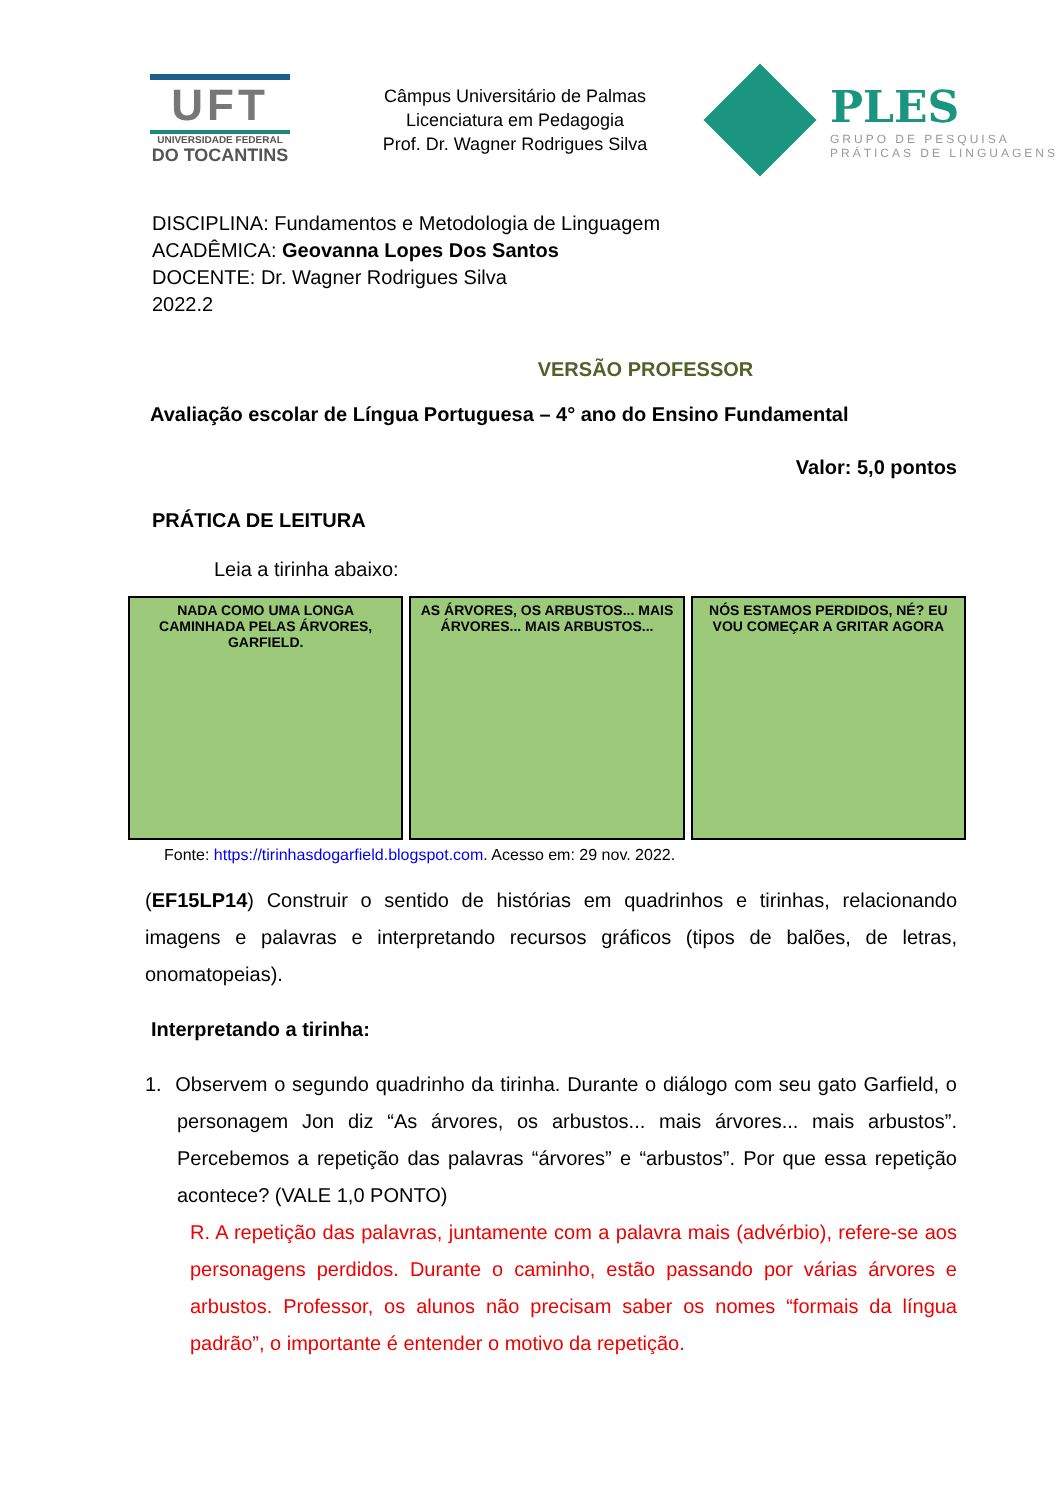UFT
UNIVERSIDADE FEDERAL
DO TOCANTINS
Câmpus Universitário de Palmas
Licenciatura em Pedagogia
Prof. Dr. Wagner Rodrigues Silva
PLES
GRUPO DE PESQUISA
PRÁTICAS DE LINGUAGENS
DISCIPLINA: Fundamentos e Metodologia de Linguagem
ACADÊMICA: Geovanna Lopes Dos Santos
DOCENTE: Dr. Wagner Rodrigues Silva
2022.2
VERSÃO PROFESSOR
Avaliação escolar de Língua Portuguesa – 4° ano do Ensino Fundamental
Valor: 5,0 pontos
PRÁTICA DE LEITURA
Leia a tirinha abaixo:
NADA COMO UMA LONGA CAMINHADA PELAS ÁRVORES, GARFIELD.
AS ÁRVORES, OS ARBUSTOS... MAIS ÁRVORES... MAIS ARBUSTOS...
NÓS ESTAMOS PERDIDOS, NÉ? EU VOU COMEÇAR A GRITAR AGORA
Fonte: https://tirinhasdogarfield.blogspot.com. Acesso em: 29 nov. 2022.
(EF15LP14) Construir o sentido de histórias em quadrinhos e tirinhas, relacionando imagens e palavras e interpretando recursos gráficos (tipos de balões, de letras, onomatopeias).
Interpretando a tirinha:
1. Observem o segundo quadrinho da tirinha. Durante o diálogo com seu gato Garfield, o personagem Jon diz “As árvores, os arbustos... mais árvores... mais arbustos”. Percebemos a repetição das palavras “árvores” e “arbustos”. Por que essa repetição acontece? (VALE 1,0 PONTO)
R. A repetição das palavras, juntamente com a palavra mais (advérbio), refere-se aos personagens perdidos. Durante o caminho, estão passando por várias árvores e arbustos. Professor, os alunos não precisam saber os nomes “formais da língua padrão”, o importante é entender o motivo da repetição.